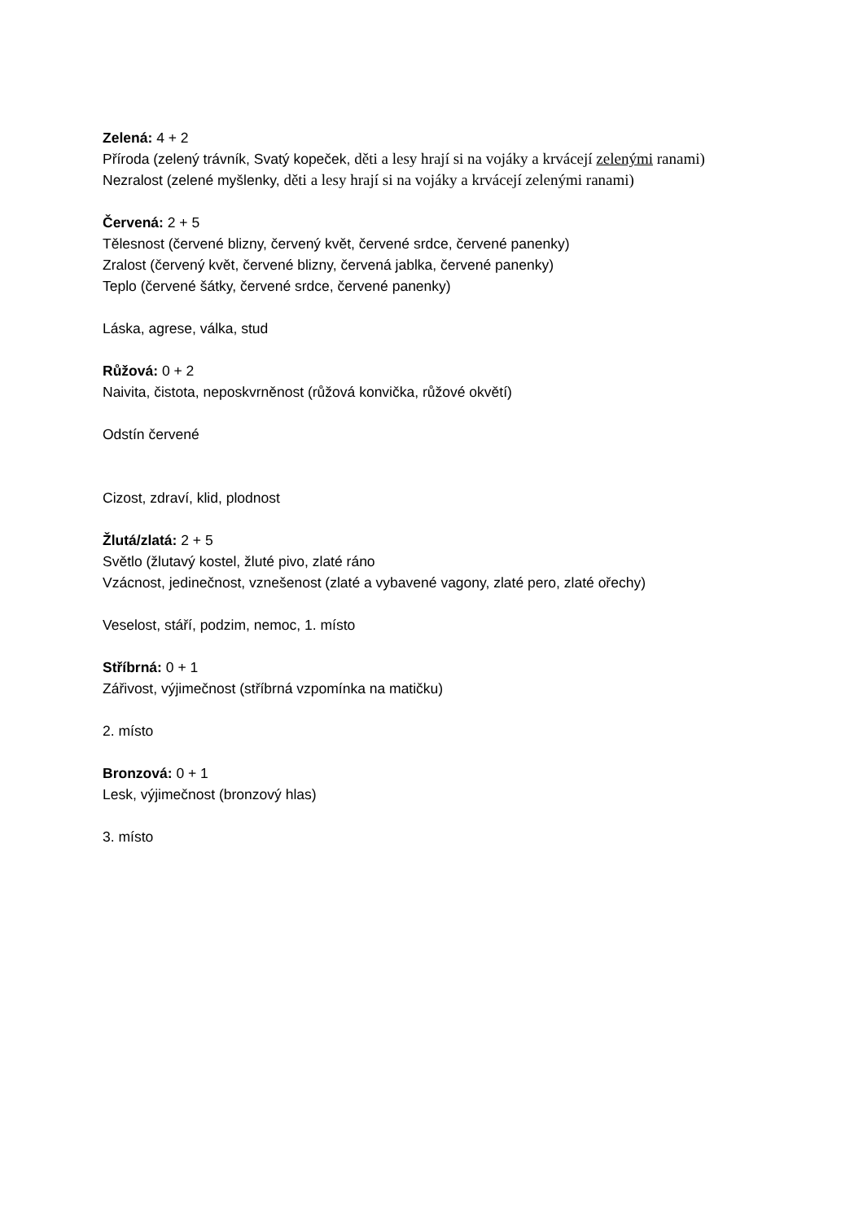Zelená: 4 + 2
Příroda (zelený trávník, Svatý kopeček, děti a lesy hrají si na vojáky a krvácejí zelenými ranami)
Nezralost (zelené myšlenky, děti a lesy hrají si na vojáky a krvácejí zelenými ranami)
Červená: 2 + 5
Tělesnost (červené blizny, červený květ, červené srdce, červené panenky)
Zralost (červený květ, červené blizny, červená jablka, červené panenky)
Teplo (červené šátky, červené srdce, červené panenky)
Láska, agrese, válka, stud
Růžová: 0 + 2
Naivita, čistota, neposkvrněnost (růžová konvička, růžové okvětí)
Odstín červené
Cizost, zdraví, klid, plodnost
Žlutá/zlatá: 2 + 5
Světlo (žlutavý kostel, žluté pivo, zlaté ráno
Vzácnost, jedinečnost, vznešenost (zlaté a vybavené vagony, zlaté pero, zlaté ořechy)
Veselost, stáří, podzim, nemoc, 1. místo
Stříbrná: 0 + 1
Zářivost, výjimečnost (stříbrná vzpomínka na matičku)
2. místo
Bronzová: 0 + 1
Lesk, výjimečnost (bronzový hlas)
3. místo